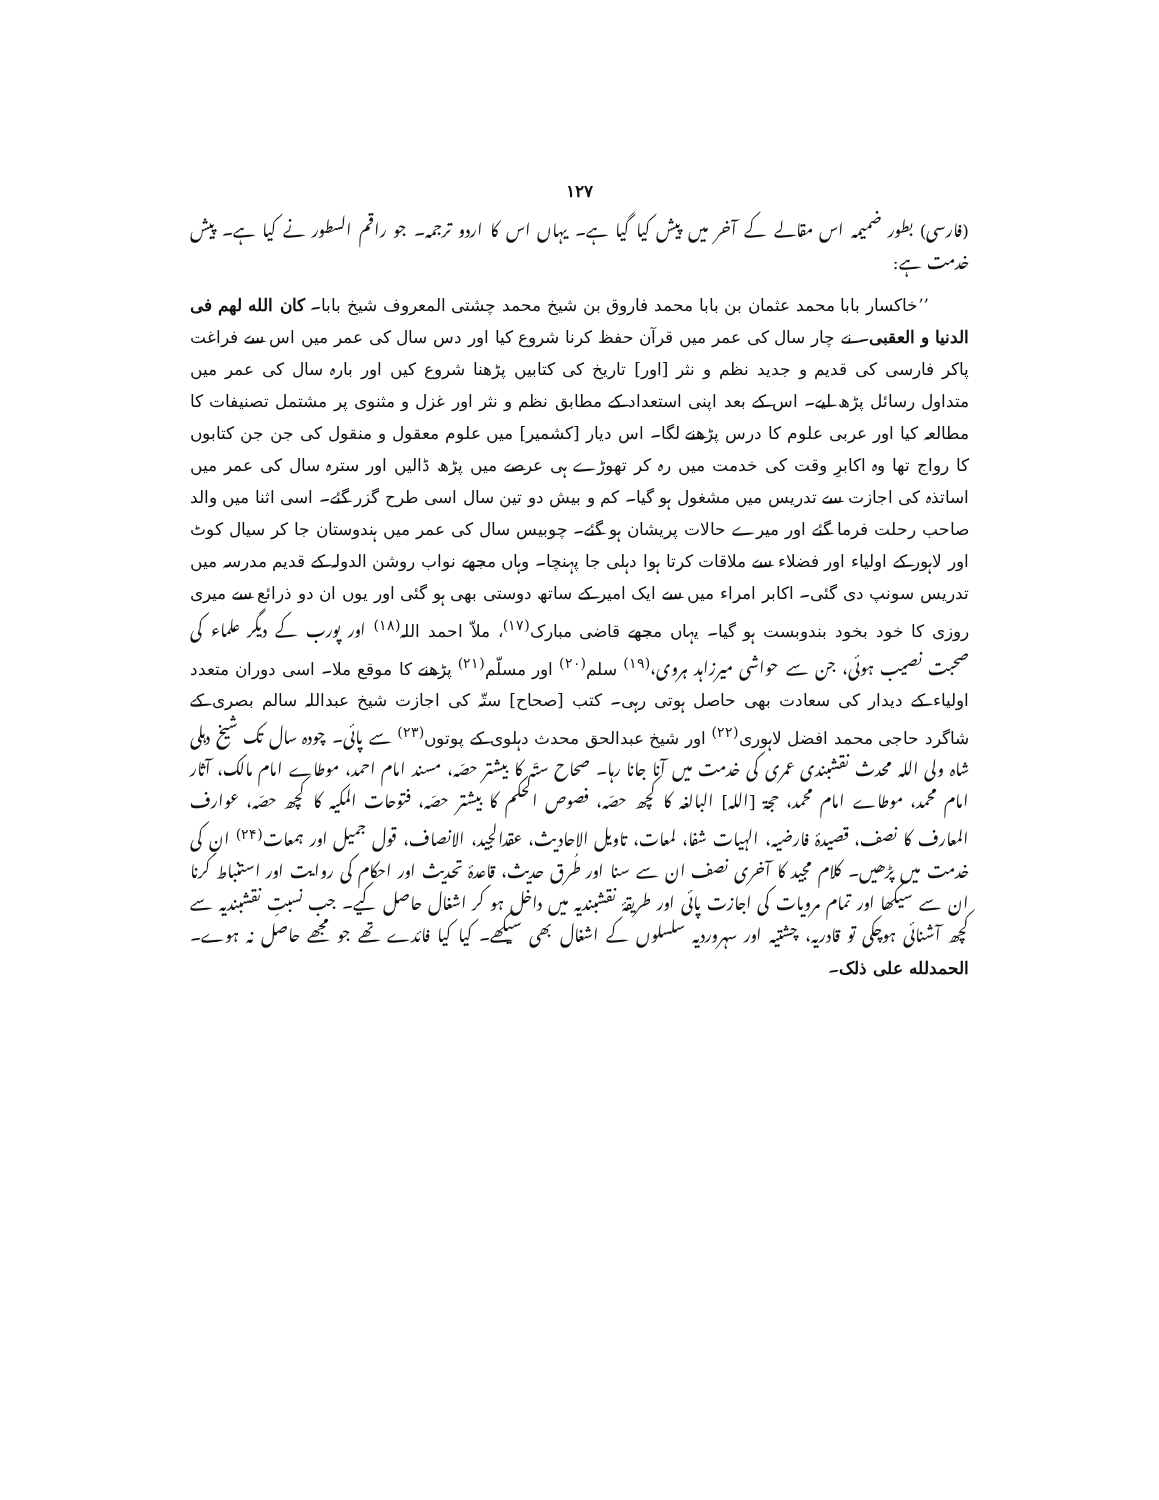۱۲۷
(فارسی) بطور ضمیمہ اس مقالے کے آخر میں پیش کیا گیا ہے۔ یہاں اس کا اردو ترجمہ۔ جو راقم السطور نے کیا ہے۔ پیش خدمت ہے:
’’خاکسار بابا محمد عثمان بن بابا محمد فاروق بن شیخ محمد چشتی المعروف شیخ بابا۔ کان الله لهم فی الدنیا و العقبی۔ نے چار سال کی عمر میں قرآن حفظ کرنا شروع کیا اور دس سال کی عمر میں اس سے فراغت پاکر فارسی کی قدیم و جدید نظم و نثر [اور] تاریخ کی کتابیں پڑھنا شروع کیں اور بارہ سال کی عمر میں متداول رسائل پڑھ لیے۔ اس کے بعد اپنی استعداد کے مطابق نظم و نثر اور غزل و مثنوی پر مشتمل تصنیفات کا مطالعہ کیا اور عربی علوم کا درس پڑھنے لگا۔ اس دیار [کشمیر] میں علوم معقول و منقول کی جن جن کتابوں کا رواج تھا وہ اکابرِ وقت کی خدمت میں رہ کر تھوڑے ہی عرصے میں پڑھ ڈالیں اور سترہ سال کی عمر میں اساتذہ کی اجازت سے تدریس میں مشغول ہو گیا۔ کم و بیش دو تین سال اسی طرح گزر گئے۔ اسی اثنا میں والد صاحب رحلت فرما گئے اور میرے حالات پریشان ہو گئے۔ چوبیس سال کی عمر میں ہندوستان جا کر سیال کوٹ اور لاہور کے اولیاء اور فضلاء سے ملاقات کرتا ہوا دہلی جا پہنچا۔ وہاں مجھے نواب روشن الدولہ کے قدیم مدرسہ میں تدریس سونپ دی گئی۔ اکابر امراء میں سے ایک امیر کے ساتھ دوستی بھی ہو گئی اور یوں ان دو ذرائع سے میری روزی کا خود بخود بندوبست ہو گیا۔ یہاں مجھے قاضی مبارک<sup>(۱۷)</sup>، ملاّ احمد اللہ<sup>(۱۸)</sup> اور پورب کے دیگر علماء کی صحبت نصیب ہوئی، جن سے حواشی میرزاہد ہروی،<sup>(۱۹)</sup> سلم<sup>(۲۰)</sup> اور مسلّم<sup>(۲۱)</sup> پڑھنے کا موقع ملا۔ اسی دوران متعدد اولیاء کے دیدار کی سعادت بھی حاصل ہوتی رہی۔ کتب [صحاح] ستّہ کی اجازت شیخ عبداللہ سالم بصری کے شاگرد حاجی محمد افضل لاہوری<sup>(۲۲)</sup> اور شیخ عبدالحق محدث دہلوی کے پوتوں<sup>(۲۳)</sup> سے پائی۔ چودہ سال تک شیخ دہلی شاہ ولی اللہ محدث نقشبندی عمری کی خدمت میں آنا جانا رہا۔ صحاح ستّہ کا بیشتر حصّہ، مسند امام احمد، موطاے امام مالک، آثار امام محمد، موطاے امام محمد، حجۃ [اللہ] البالغہ کا کچھ حصّہ، فصوص الحکم کا بیشتر حصّہ، فتوحات المکیہ کا کچھ حصّہ، عوارف المعارف کا نصف، قصیدۂ فارضیہ، الہیات شفا، لمعات، تاویل الاحادیث، عقدالجید، الانصاف، قول جمیل اور ہمعات<sup>(۲۴)</sup> ان کی خدمت میں پڑھیں۔ کلام مجید کا آخری نصف ان سے سنا اور طُرق حدیث، قاعدۂ تحدیث اور احکام کی روایت اور استنباط کرنا ان سے سیکھا اور تمام مرویات کی اجازت پائی اور طریقۂ نقشبندیہ میں داخل ہو کر اشغال حاصل کیے۔ جب نسبتِ نقشبندیہ سے کچھ آشنائی ہوچکی تو قادریہ، چشتیہ اور سہروردیہ سلسلوں کے اشغال بھی سیکھے۔ کیا کیا فائدے تھے جو مجھے حاصل نہ ہوے۔ الحمدلله علی ذلک۔